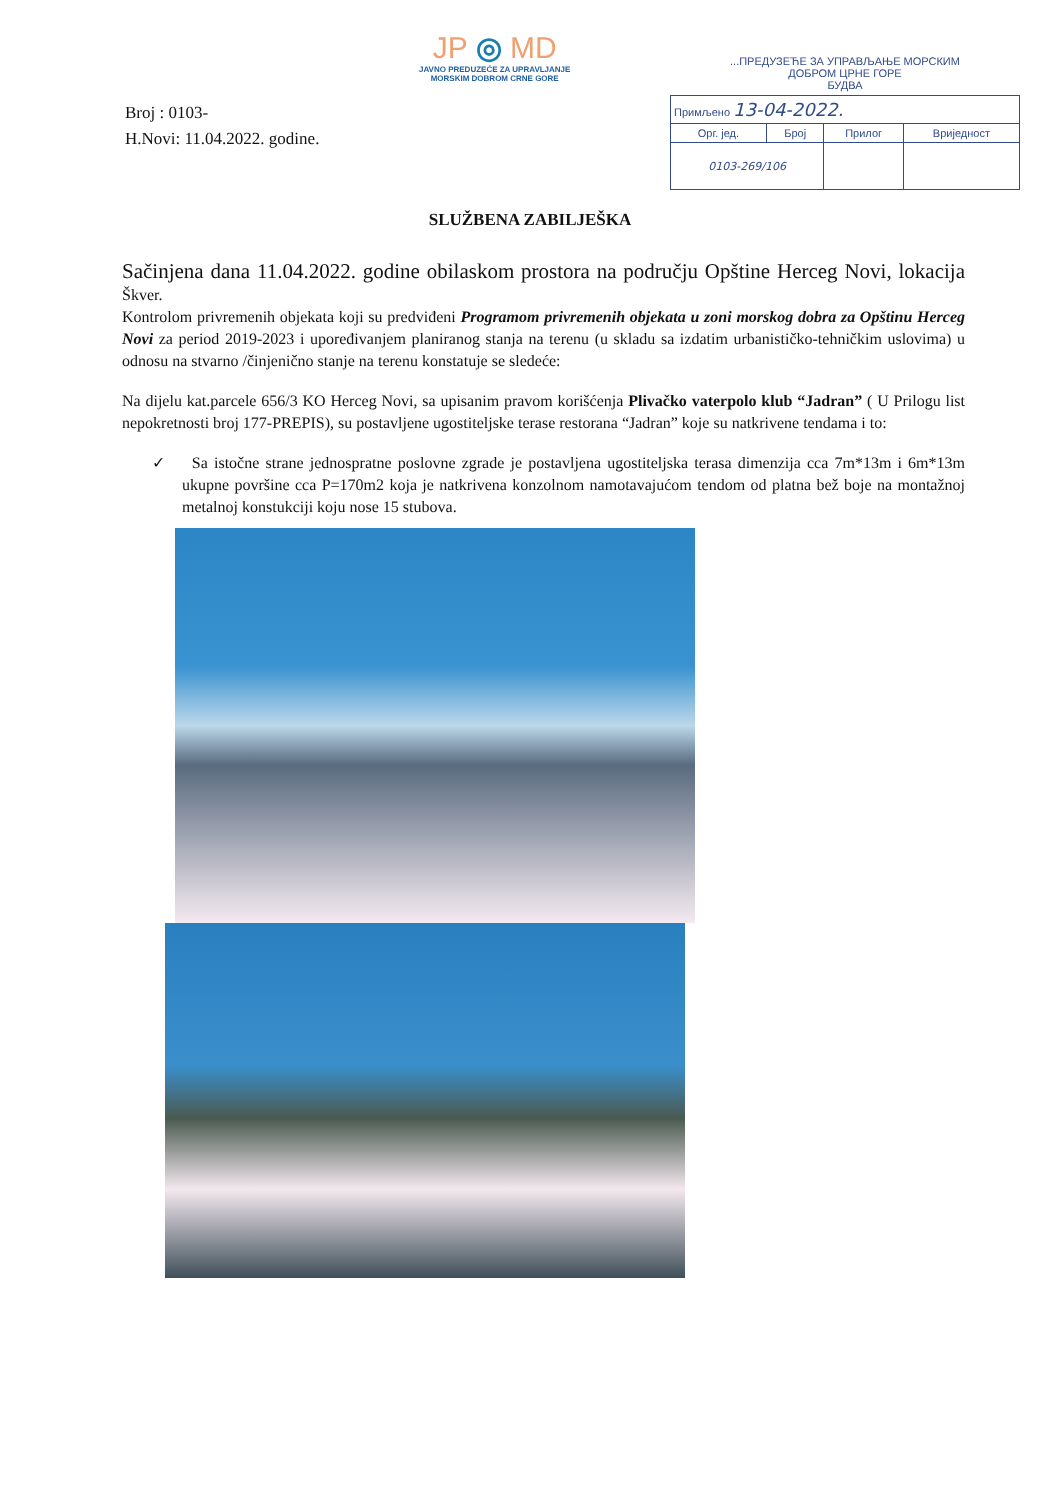Broj : 0103-
H.Novi: 11.04.2022. godine.
JP ◎ MD
JAVNO PREDUZEĆE ZA UPRAVLJANJE
MORSKIM DOBROM CRNE GORE
...ПРЕДУЗЕЋЕ ЗА УПРАВЉАЊЕ МОРСКИМ
ДОБРОМ ЦРНЕ ГОРЕ
БУДВА
| Примљено 13-04-2022. | | | |
| Орг. јед. | Број | Прилог | Вриједност |
| 0103-269/106 | | | |
SLUŽBENA ZABILJEŠKA
Sačinjena dana 11.04.2022. godine obilaskom prostora na području Opštine Herceg Novi, lokacija Škver.
Kontrolom privremenih objekata koji su predviđeni Programom privremenih objekata u zoni morskog dobra za Opštinu Herceg Novi za period 2019-2023 i upoređivanjem planiranog stanja na terenu (u skladu sa izdatim urbanističko-tehničkim uslovima) u odnosu na stvarno /činjenično stanje na terenu konstatuje se sledeće:
Na dijelu kat.parcele 656/3 KO Herceg Novi, sa upisanim pravom korišćenja Plivačko vaterpolo klub “Jadran” ( U Prilogu list nepokretnosti broj 177-PREPIS), su postavljene ugostiteljske terase restorana “Jadran” koje su natkrivene tendama i to:
✓ Sa istočne strane jednospratne poslovne zgrade je postavljena ugostiteljska terasa dimenzija cca 7m*13m i 6m*13m ukupne površine cca P=170m2 koja je natkrivena konzolnom namotavajućom tendom od platna bež boje na montažnoj metalnoj konstukciji koju nose 15 stubova.